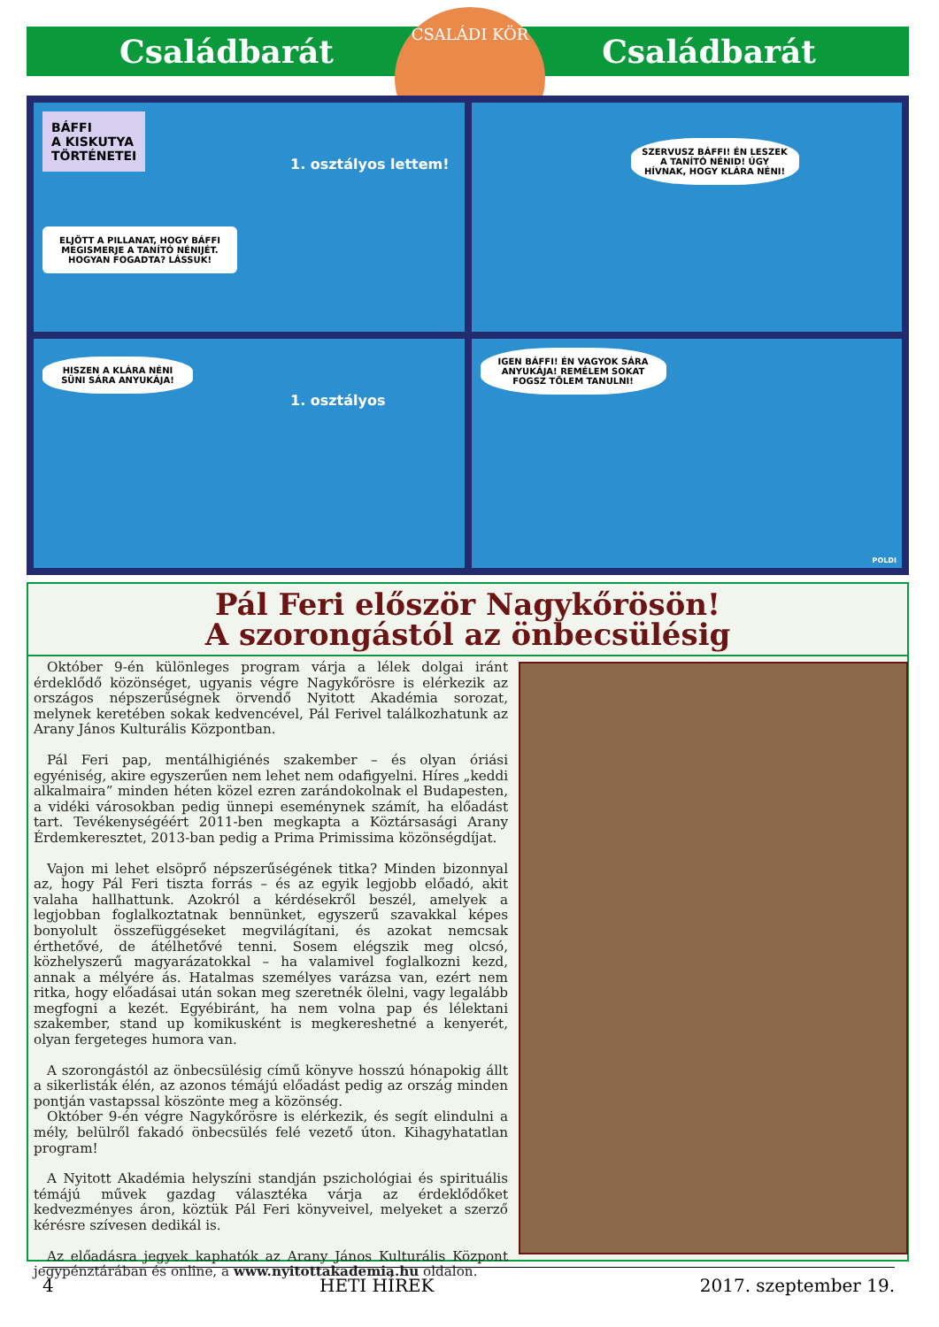Családbarát Családbarát
CSALÁDI KÖR
BÁFFI
A KISKUTYA
TÖRTÉNETEI
ELJÖTT A PILLANAT, HOGY BÁFFI MEGISMERJE A TANÍTÓ NÉNIJÉT. HOGYAN FOGADTA? LÁSSUK!
1. osztályos lettem!
SZERVUSZ BÁFFI! ÉN LESZEK A TANÍTÓ NÉNID! ÚGY HÍVNAK, HOGY KLÁRA NÉNI!
HISZEN A KLÁRA NÉNI SÜNI SÁRA ANYUKÁJA!
1. osztályos
IGEN BÁFFI! ÉN VAGYOK SÁRA ANYUKÁJA! REMÉLEM SOKAT FOGSZ TŐLEM TANULNI!
POLDI
Pál Feri először Nagykőrösön!
A szorongástól az önbecsülésig
Október 9-én különleges program várja a lélek dolgai iránt érdeklődő közönséget, ugyanis végre Nagykőrösre is elérkezik az országos népszerűségnek örvendő Nyitott Akadémia sorozat, melynek keretében sokak kedvencével, Pál Ferivel találkozhatunk az Arany János Kulturális Központban.
Pál Feri pap, mentálhigiénés szakember – és olyan óriási egyéniség, akire egyszerűen nem lehet nem odafigyelni. Híres „keddi alkalmaira” minden héten közel ezren zarándokolnak el Budapesten, a vidéki városokban pedig ünnepi eseménynek számít, ha előadást tart. Tevékenységéért 2011-ben megkapta a Köztársasági Arany Érdemkeresztet, 2013-ban pedig a Prima Primissima közönségdíjat.
Vajon mi lehet elsöprő népszerűségének titka? Minden bizonnyal az, hogy Pál Feri tiszta forrás – és az egyik legjobb előadó, akit valaha hallhattunk. Azokról a kérdésekről beszél, amelyek a legjobban foglalkoztatnak bennünket, egyszerű szavakkal képes bonyolult összefüggéseket megvilágítani, és azokat nemcsak érthetővé, de átélhetővé tenni. Sosem elégszik meg olcsó, közhelyszerű magyarázatokkal – ha valamivel foglalkozni kezd, annak a mélyére ás. Hatalmas személyes varázsa van, ezért nem ritka, hogy előadásai után sokan meg szeretnék ölelni, vagy legalább megfogni a kezét. Egyébiránt, ha nem volna pap és lélektani szakember, stand up komikusként is megkereshetné a kenyerét, olyan fergeteges humora van.
A szorongástól az önbecsülésig című könyve hosszú hónapokig állt a sikerlisták élén, az azonos témájú előadást pedig az ország minden pontján vastapssal köszönte meg a közönség.
Október 9-én végre Nagykőrösre is elérkezik, és segít elindulni a mély, belülről fakadó önbecsülés felé vezető úton. Kihagyhatatlan program!
A Nyitott Akadémia helyszíni standján pszichológiai és spirituális témájú művek gazdag választéka várja az érdeklődőket kedvezményes áron, köztük Pál Feri könyveivel, melyeket a szerző kérésre szívesen dedikál is.
Az előadásra jegyek kaphatók az Arany János Kulturális Központ jegypénztárában és online, a www.nyitottakademia.hu oldalon.
4 HETI HÍREK 2017. szeptember 19.